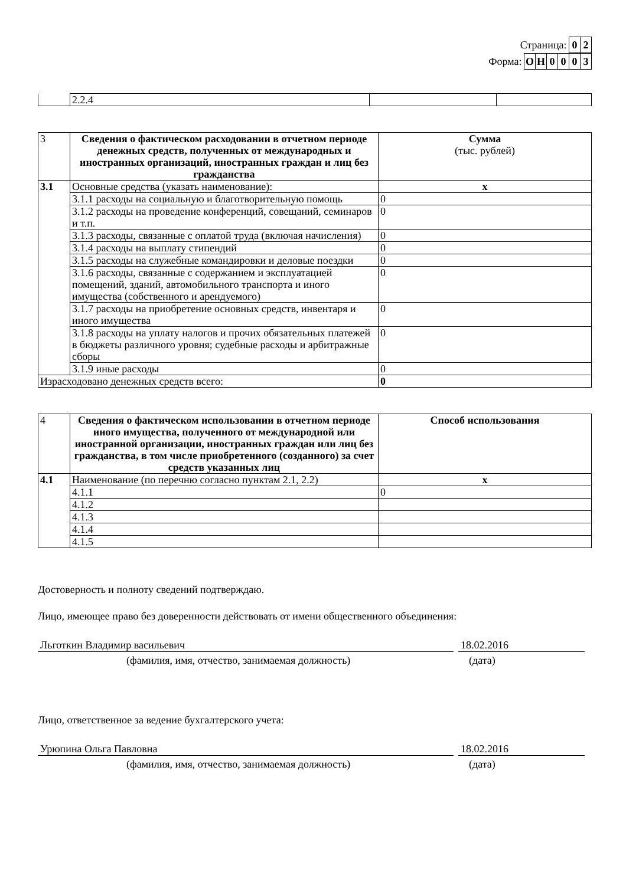Страница: 0 2
Форма: ОН 0003
| | 2.2.4 | | |
| 3 | Сведения о фактическом расходовании в отчетном периоде денежных средств, полученных от международных и иностранных организаций, иностранных граждан и лиц без гражданства | Сумма (тыс. рублей) |
| 3.1 | Основные средства (указать наименование): | x |
| | 3.1.1 расходы на социальную и благотворительную помощь | 0 |
| | 3.1.2 расходы на проведение конференций, совещаний, семинаров и т.п. | 0 |
| | 3.1.3 расходы, связанные с оплатой труда (включая начисления) | 0 |
| | 3.1.4 расходы на выплату стипендий | 0 |
| | 3.1.5 расходы на служебные командировки и деловые поездки | 0 |
| | 3.1.6 расходы, связанные с содержанием и эксплуатацией помещений, зданий, автомобильного транспорта и иного имущества (собственного и арендуемого) | 0 |
| | 3.1.7 расходы на приобретение основных средств, инвентаря и иного имущества | 0 |
| | 3.1.8 расходы на уплату налогов и прочих обязательных платежей в бюджеты различного уровня; судебные расходы и арбитражные сборы | 0 |
| | 3.1.9 иные расходы | 0 |
| Израсходовано денежных средств всего: | | 0 |
| 4 | Сведения о фактическом использовании в отчетном периоде иного имущества, полученного от международной или иностранной организации, иностранных граждан или лиц без гражданства, в том числе приобретенного (созданного) за счет средств указанных лиц | Способ использования |
| 4.1 | Наименование (по перечню согласно пунктам 2.1, 2.2) | x |
| | 4.1.1 | 0 |
| | 4.1.2 | |
| | 4.1.3 | |
| | 4.1.4 | |
| | 4.1.5 | |
Достоверность и полноту сведений подтверждаю.
Лицо, имеющее право без доверенности действовать от имени общественного объединения:
Льготкин Владимир васильевич 18.02.2016
(фамилия, имя, отчество, занимаемая должность) (дата)
Лицо, ответственное за ведение бухгалтерского учета:
Урюпина Ольга Павловна 18.02.2016
(фамилия, имя, отчество, занимаемая должность) (дата)